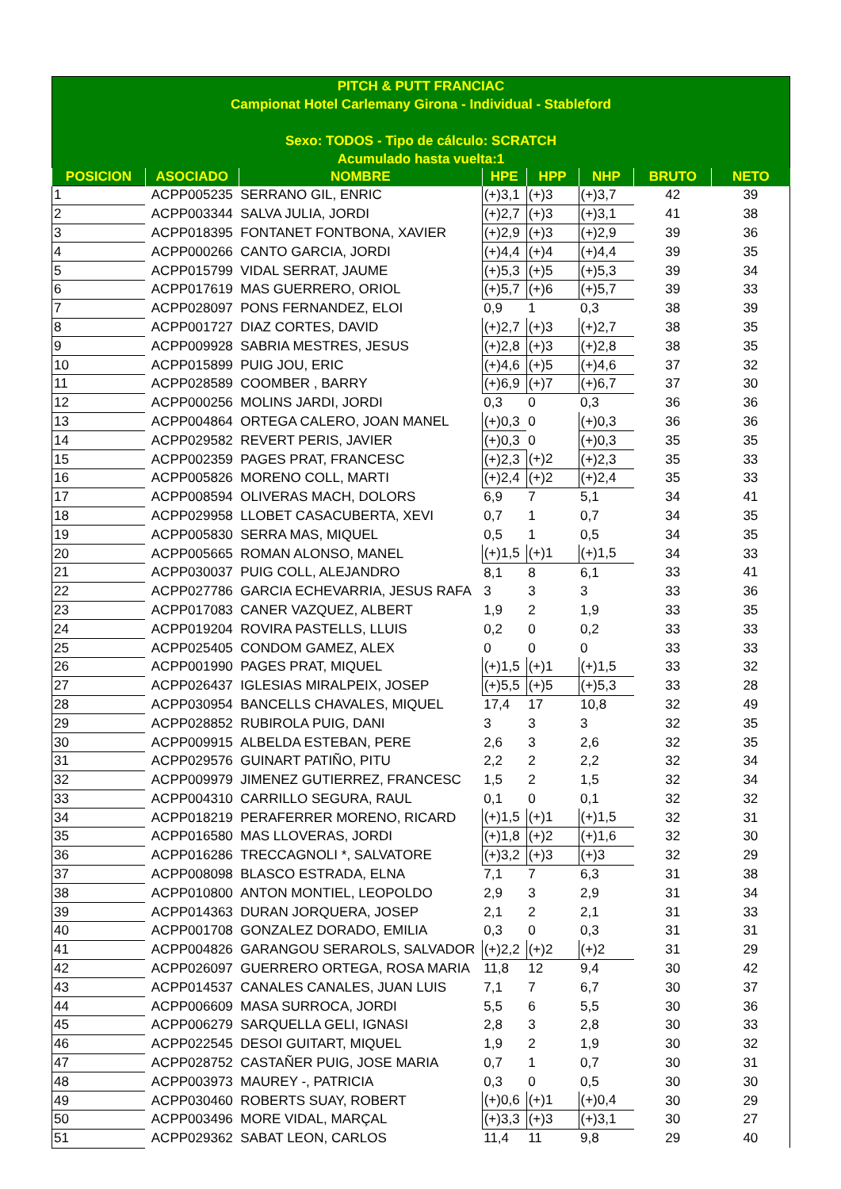PITCH & PUTT FRANCIAC
Campionat Hotel Carlemany Girona - Individual - Stableford
Sexo: TODOS - Tipo de cálculo: SCRATCH
Acumulado hasta vuelta:1
| POSICION | ASOCIADO | NOMBRE | HPE | HPP | NHP | BRUTO | NETO |
| --- | --- | --- | --- | --- | --- | --- | --- |
| 1 | ACPP005235 | SERRANO GIL, ENRIC | (+)3,1 | (+)3 | (+)3,7 | 42 | 39 |
| 2 | ACPP003344 | SALVA JULIA, JORDI | (+)2,7 | (+)3 | (+)3,1 | 41 | 38 |
| 3 | ACPP018395 | FONTANET FONTBONA, XAVIER | (+)2,9 | (+)3 | (+)2,9 | 39 | 36 |
| 4 | ACPP000266 | CANTO GARCIA, JORDI | (+)4,4 | (+)4 | (+)4,4 | 39 | 35 |
| 5 | ACPP015799 | VIDAL SERRAT, JAUME | (+)5,3 | (+)5 | (+)5,3 | 39 | 34 |
| 6 | ACPP017619 | MAS GUERRERO, ORIOL | (+)5,7 | (+)6 | (+)5,7 | 39 | 33 |
| 7 | ACPP028097 | PONS FERNANDEZ, ELOI | 0,9 | 1 | 0,3 | 38 | 39 |
| 8 | ACPP001727 | DIAZ CORTES, DAVID | (+)2,7 | (+)3 | (+)2,7 | 38 | 35 |
| 9 | ACPP009928 | SABRIA MESTRES, JESUS | (+)2,8 | (+)3 | (+)2,8 | 38 | 35 |
| 10 | ACPP015899 | PUIG JOU, ERIC | (+)4,6 | (+)5 | (+)4,6 | 37 | 32 |
| 11 | ACPP028589 | COOMBER , BARRY | (+)6,9 | (+)7 | (+)6,7 | 37 | 30 |
| 12 | ACPP000256 | MOLINS JARDI, JORDI | 0,3 | 0 | 0,3 | 36 | 36 |
| 13 | ACPP004864 | ORTEGA CALERO, JOAN MANEL | (+)0,3 | 0 | (+)0,3 | 36 | 36 |
| 14 | ACPP029582 | REVERT PERIS, JAVIER | (+)0,3 | 0 | (+)0,3 | 35 | 35 |
| 15 | ACPP002359 | PAGES PRAT, FRANCESC | (+)2,3 | (+)2 | (+)2,3 | 35 | 33 |
| 16 | ACPP005826 | MORENO COLL, MARTI | (+)2,4 | (+)2 | (+)2,4 | 35 | 33 |
| 17 | ACPP008594 | OLIVERAS MACH, DOLORS | 6,9 | 7 | 5,1 | 34 | 41 |
| 18 | ACPP029958 | LLOBET CASACUBERTA, XEVI | 0,7 | 1 | 0,7 | 34 | 35 |
| 19 | ACPP005830 | SERRA MAS, MIQUEL | 0,5 | 1 | 0,5 | 34 | 35 |
| 20 | ACPP005665 | ROMAN ALONSO, MANEL | (+)1,5 | (+)1 | (+)1,5 | 34 | 33 |
| 21 | ACPP030037 | PUIG COLL, ALEJANDRO | 8,1 | 8 | 6,1 | 33 | 41 |
| 22 | ACPP027786 | GARCIA ECHEVARRIA, JESUS RAFA | 3 | 3 | 3 | 33 | 36 |
| 23 | ACPP017083 | CANER VAZQUEZ, ALBERT | 1,9 | 2 | 1,9 | 33 | 35 |
| 24 | ACPP019204 | ROVIRA PASTELLS, LLUIS | 0,2 | 0 | 0,2 | 33 | 33 |
| 25 | ACPP025405 | CONDOM GAMEZ, ALEX | 0 | 0 | 0 | 33 | 33 |
| 26 | ACPP001990 | PAGES PRAT, MIQUEL | (+)1,5 | (+)1 | (+)1,5 | 33 | 32 |
| 27 | ACPP026437 | IGLESIAS MIRALPEIX, JOSEP | (+)5,5 | (+)5 | (+)5,3 | 33 | 28 |
| 28 | ACPP030954 | BANCELLS CHAVALES, MIQUEL | 17,4 | 17 | 10,8 | 32 | 49 |
| 29 | ACPP028852 | RUBIROLA PUIG, DANI | 3 | 3 | 3 | 32 | 35 |
| 30 | ACPP009915 | ALBELDA ESTEBAN, PERE | 2,6 | 3 | 2,6 | 32 | 35 |
| 31 | ACPP029576 | GUINART PATIÑO, PITU | 2,2 | 2 | 2,2 | 32 | 34 |
| 32 | ACPP009979 | JIMENEZ GUTIERREZ, FRANCESC | 1,5 | 2 | 1,5 | 32 | 34 |
| 33 | ACPP004310 | CARRILLO SEGURA, RAUL | 0,1 | 0 | 0,1 | 32 | 32 |
| 34 | ACPP018219 | PERAFERRER MORENO, RICARD | (+)1,5 | (+)1 | (+)1,5 | 32 | 31 |
| 35 | ACPP016580 | MAS LLOVERAS, JORDI | (+)1,8 | (+)2 | (+)1,6 | 32 | 30 |
| 36 | ACPP016286 | TRECCAGNOLI *, SALVATORE | (+)3,2 | (+)3 | (+)3 | 32 | 29 |
| 37 | ACPP008098 | BLASCO ESTRADA, ELNA | 7,1 | 7 | 6,3 | 31 | 38 |
| 38 | ACPP010800 | ANTON MONTIEL, LEOPOLDO | 2,9 | 3 | 2,9 | 31 | 34 |
| 39 | ACPP014363 | DURAN JORQUERA, JOSEP | 2,1 | 2 | 2,1 | 31 | 33 |
| 40 | ACPP001708 | GONZALEZ DORADO, EMILIA | 0,3 | 0 | 0,3 | 31 | 31 |
| 41 | ACPP004826 | GARANGOU SERAROLS, SALVADOR | (+)2,2 | (+)2 | (+)2 | 31 | 29 |
| 42 | ACPP026097 | GUERRERO ORTEGA, ROSA MARIA | 11,8 | 12 | 9,4 | 30 | 42 |
| 43 | ACPP014537 | CANALES CANALES, JUAN LUIS | 7,1 | 7 | 6,7 | 30 | 37 |
| 44 | ACPP006609 | MASA SURROCA, JORDI | 5,5 | 6 | 5,5 | 30 | 36 |
| 45 | ACPP006279 | SARQUELLA GELI, IGNASI | 2,8 | 3 | 2,8 | 30 | 33 |
| 46 | ACPP022545 | DESOI GUITART, MIQUEL | 1,9 | 2 | 1,9 | 30 | 32 |
| 47 | ACPP028752 | CASTAÑER PUIG, JOSE MARIA | 0,7 | 1 | 0,7 | 30 | 31 |
| 48 | ACPP003973 | MAUREY -, PATRICIA | 0,3 | 0 | 0,5 | 30 | 30 |
| 49 | ACPP030460 | ROBERTS SUAY, ROBERT | (+)0,6 | (+)1 | (+)0,4 | 30 | 29 |
| 50 | ACPP003496 | MORE VIDAL, MARÇAL | (+)3,3 | (+)3 | (+)3,1 | 30 | 27 |
| 51 | ACPP029362 | SABAT LEON, CARLOS | 11,4 | 11 | 9,8 | 29 | 40 |